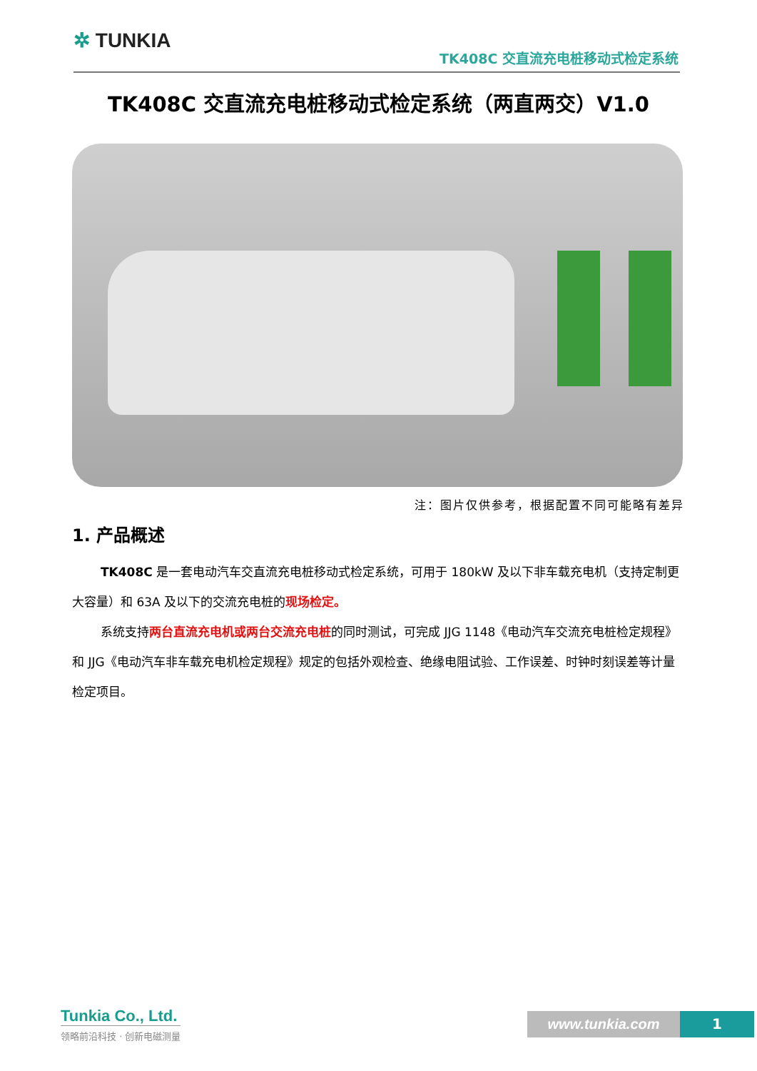✲ TUNKIA
TK408C 交直流充电桩移动式检定系统
TK408C 交直流充电桩移动式检定系统（两直两交）V1.0
注：图片仅供参考，根据配置不同可能略有差异
1. 产品概述
TK408C 是一套电动汽车交直流充电桩移动式检定系统，可用于 180kW 及以下非车载充电机（支持定制更大容量）和 63A 及以下的交流充电桩的现场检定。
系统支持两台直流充电机或两台交流充电桩的同时测试，可完成 JJG 1148《电动汽车交流充电桩检定规程》和 JJG《电动汽车非车载充电机检定规程》规定的包括外观检查、绝缘电阻试验、工作误差、时钟时刻误差等计量检定项目。
Tunkia Co., Ltd.
领略前沿科技 · 创新电磁测量
www.tunkia.com 1